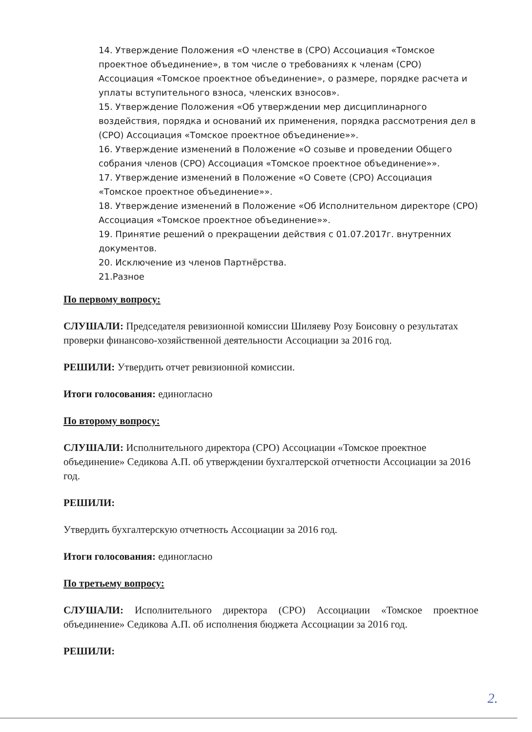14. Утверждение Положения «О членстве в (СРО) Ассоциация «Томское проектное объединение», в том числе о требованиях к членам (СРО) Ассоциация «Томское проектное объединение», о размере, порядке расчета и уплаты вступительного взноса, членских взносов».
15. Утверждение Положения «Об утверждении мер дисциплинарного воздействия, порядка и оснований их применения, порядка рассмотрения дел в (СРО) Ассоциация «Томское проектное объединение»».
16. Утверждение изменений в Положение «О созыве и проведении Общего собрания членов (СРО) Ассоциация «Томское проектное объединение»».
17. Утверждение изменений в Положение «О Совете (СРО) Ассоциация «Томское проектное объединение»».
18. Утверждение изменений в Положение «Об Исполнительном директоре (СРО) Ассоциация «Томское проектное объединение»».
19. Принятие решений о прекращении действия с 01.07.2017г. внутренних документов.
20. Исключение из членов Партнёрства.
21.Разное
По первому вопросу:
СЛУШАЛИ: Председателя ревизионной комиссии Шиляеву Розу Боисовну о результатах проверки финансово-хозяйственной деятельности Ассоциации за 2016 год.
РЕШИЛИ: Утвердить отчет ревизионной комиссии.
Итоги голосования: единогласно
По второму вопросу:
СЛУШАЛИ: Исполнительного директора (СРО) Ассоциации «Томское проектное объединение» Седикова А.П. об утверждении бухгалтерской отчетности Ассоциации за 2016 год.
РЕШИЛИ:
Утвердить бухгалтерскую отчетность Ассоциации за 2016 год.
Итоги голосования: единогласно
По третьему вопросу:
СЛУШАЛИ: Исполнительного директора (СРО) Ассоциации «Томское проектное объединение» Седикова А.П. об исполнения бюджета Ассоциации за 2016 год.
РЕШИЛИ:
2.